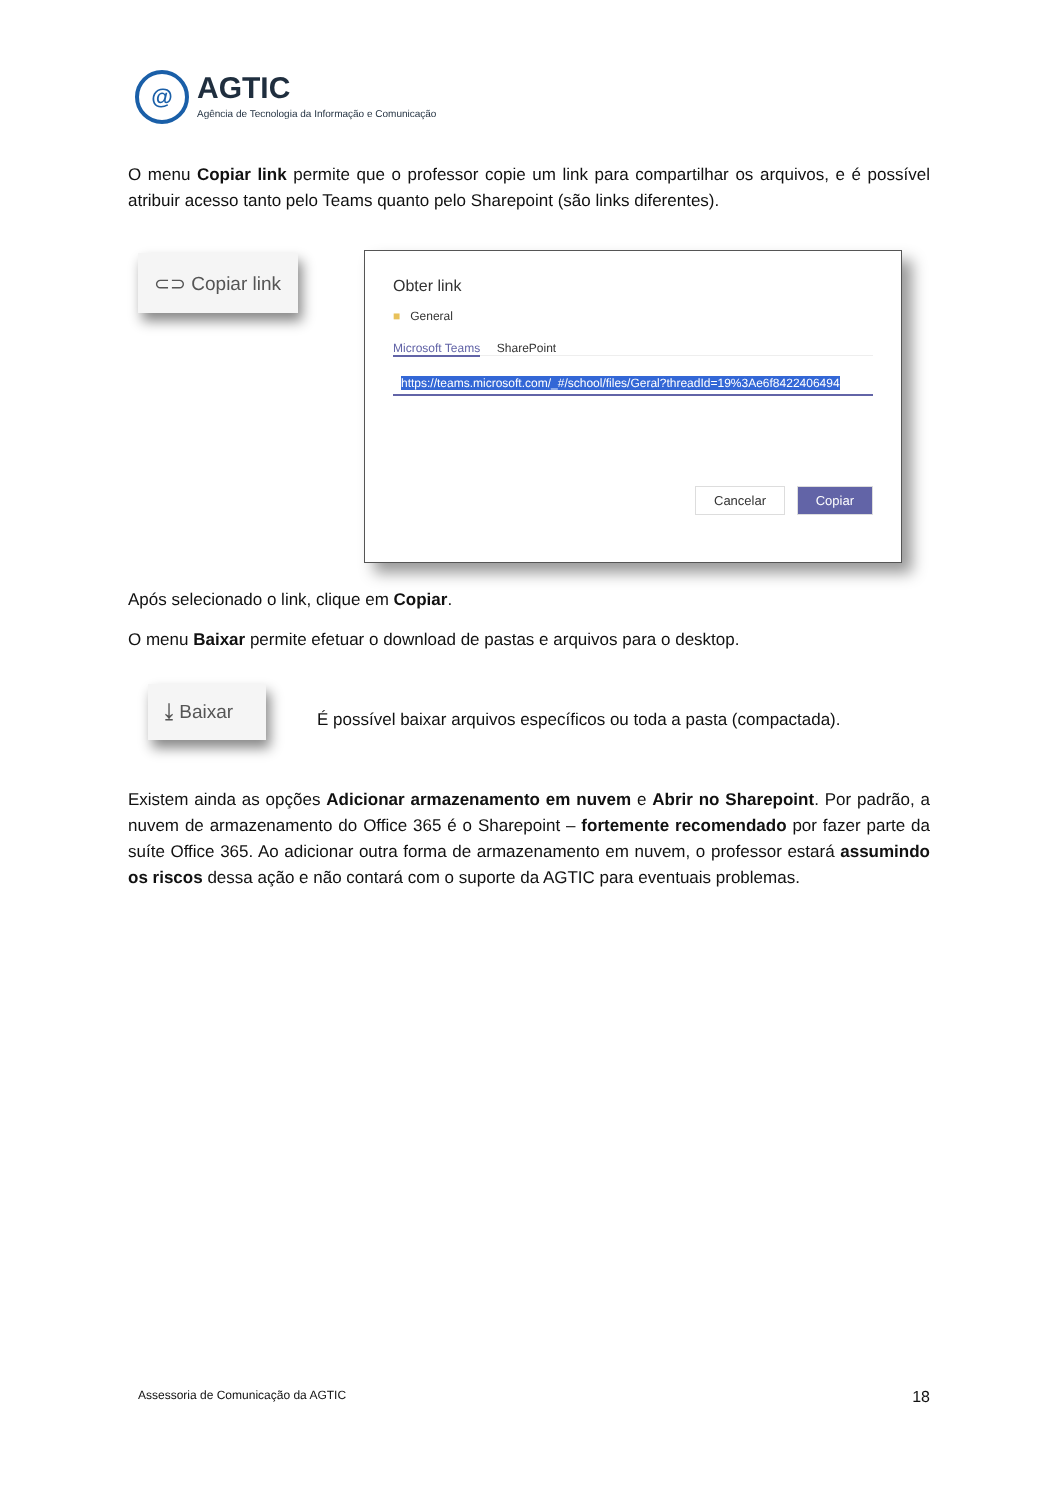@
AGTIC
Agência de Tecnologia da Informação e Comunicação
O menu Copiar link permite que o professor copie um link para compartilhar os arquivos, e é possível atribuir acesso tanto pelo Teams quanto pelo Sharepoint (são links diferentes).
⊂⊃ Copiar link
Obter link
■ General
Microsoft Teams SharePoint
https://teams.microsoft.com/_#/school/files/Geral?threadId=19%3Ae6f8422406494
Cancelar Copiar
Após selecionado o link, clique em Copiar.
O menu Baixar permite efetuar o download de pastas e arquivos para o desktop.
⤓ Baixar
É possível baixar arquivos específicos ou toda a pasta (compactada).
Existem ainda as opções Adicionar armazenamento em nuvem e Abrir no Sharepoint. Por padrão, a nuvem de armazenamento do Office 365 é o Sharepoint – fortemente recomendado por fazer parte da suíte Office 365. Ao adicionar outra forma de armazenamento em nuvem, o professor estará assumindo os riscos dessa ação e não contará com o suporte da AGTIC para eventuais problemas.
Assessoria de Comunicação da AGTIC 18